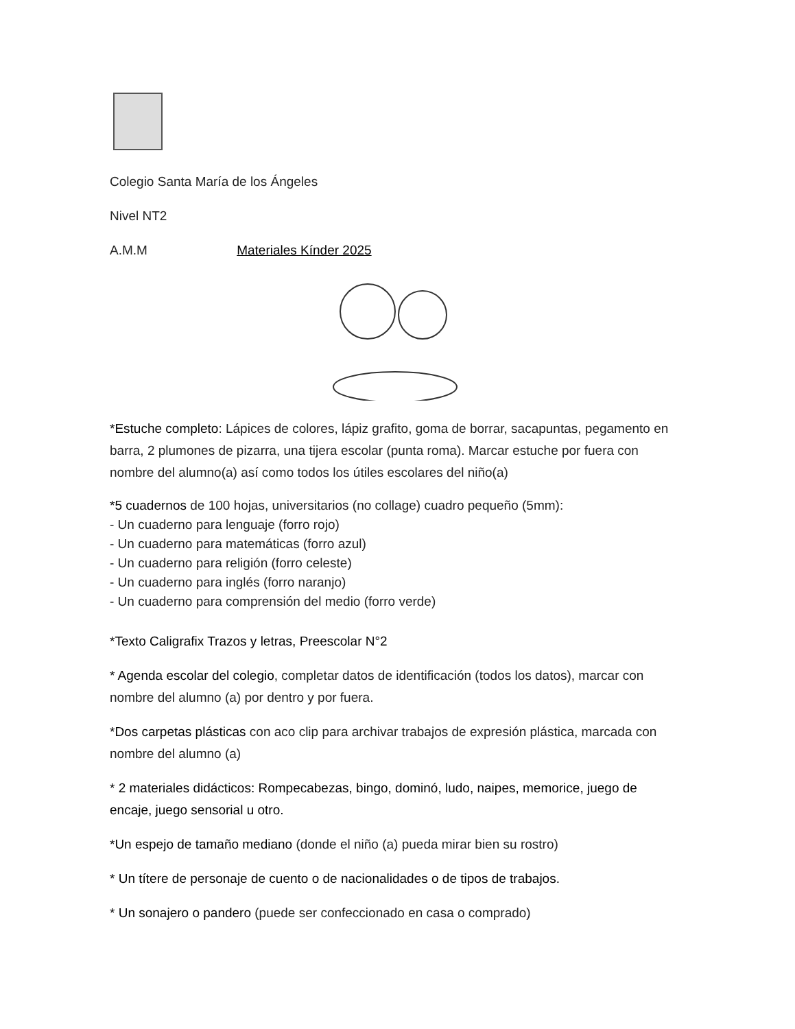Colegio Santa María de los Ángeles
Nivel NT2
A.M.M Materiales Kínder 2025
*Estuche completo: Lápices de colores, lápiz grafito, goma de borrar, sacapuntas, pegamento en barra, 2 plumones de pizarra, una tijera escolar (punta roma). Marcar estuche por fuera con nombre del alumno(a) así como todos los útiles escolares del niño(a)
*5 cuadernos de 100 hojas, universitarios (no collage) cuadro pequeño (5mm):
- Un cuaderno para lenguaje (forro rojo)
- Un cuaderno para matemáticas (forro azul)
- Un cuaderno para religión (forro celeste)
- Un cuaderno para inglés (forro naranjo)
- Un cuaderno para comprensión del medio (forro verde)
*Texto Caligrafix Trazos y letras, Preescolar N°2
* Agenda escolar del colegio, completar datos de identificación (todos los datos), marcar con nombre del alumno (a) por dentro y por fuera.
*Dos carpetas plásticas con aco clip para archivar trabajos de expresión plástica, marcada con nombre del alumno (a)
* 2 materiales didácticos: Rompecabezas, bingo, dominó, ludo, naipes, memorice, juego de encaje, juego sensorial u otro.
*Un espejo de tamaño mediano (donde el niño (a) pueda mirar bien su rostro)
* Un títere de personaje de cuento o de nacionalidades o de tipos de trabajos.
* Un sonajero o pandero (puede ser confeccionado en casa o comprado)